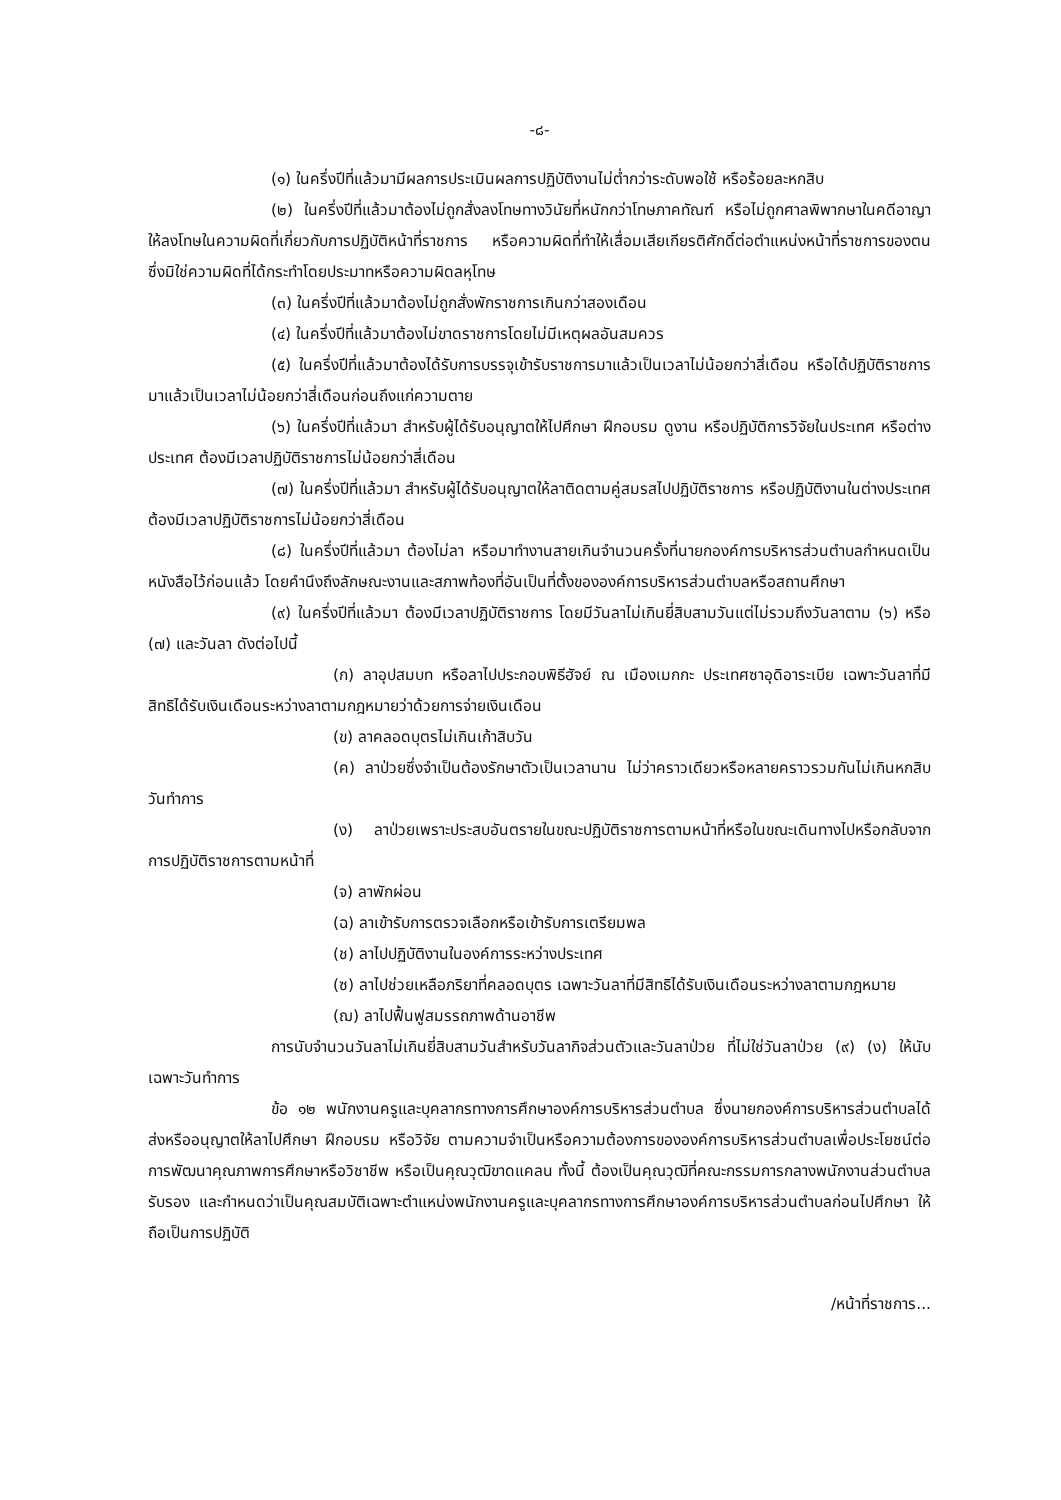-๘-
(๑) ในครึ่งปีที่แล้วมามีผลการประเมินผลการปฏิบัติงานไม่ต่ำกว่าระดับพอใช้ หรือร้อยละหกสิบ
(๒) ในครึ่งปีที่แล้วมาต้องไม่ถูกสั่งลงโทษทางวินัยที่หนักกว่าโทษภาคทัณฑ์ หรือไม่ถูกศาลพิพากษาในคดีอาญาให้ลงโทษในความผิดที่เกี่ยวกับการปฏิบัติหน้าที่ราชการ หรือความผิดที่ทำให้เสื่อมเสียเกียรติศักดิ์ต่อตำแหน่งหน้าที่ราชการของตน ซึ่งมิใช่ความผิดที่ได้กระทำโดยประมาทหรือความผิดลหุโทษ
(๓) ในครึ่งปีที่แล้วมาต้องไม่ถูกสั่งพักราชการเกินกว่าสองเดือน
(๔) ในครึ่งปีที่แล้วมาต้องไม่ขาดราชการโดยไม่มีเหตุผลอันสมควร
(๕) ในครึ่งปีที่แล้วมาต้องได้รับการบรรจุเข้ารับราชการมาแล้วเป็นเวลาไม่น้อยกว่าสี่เดือน หรือได้ปฏิบัติราชการมาแล้วเป็นเวลาไม่น้อยกว่าสี่เดือนก่อนถึงแก่ความตาย
(๖) ในครึ่งปีที่แล้วมา สำหรับผู้ได้รับอนุญาตให้ไปศึกษา ฝึกอบรม ดูงาน หรือปฏิบัติการวิจัยในประเทศ หรือต่างประเทศ ต้องมีเวลาปฏิบัติราชการไม่น้อยกว่าสี่เดือน
(๗) ในครึ่งปีที่แล้วมา สำหรับผู้ได้รับอนุญาตให้ลาติดตามคู่สมรสไปปฏิบัติราชการ หรือปฏิบัติงานในต่างประเทศ ต้องมีเวลาปฏิบัติราชการไม่น้อยกว่าสี่เดือน
(๘) ในครึ่งปีที่แล้วมา ต้องไม่ลา หรือมาทำงานสายเกินจำนวนครั้งที่นายกองค์การบริหารส่วนตำบลกำหนดเป็นหนังสือไว้ก่อนแล้ว โดยคำนึงถึงลักษณะงานและสภาพท้องที่อันเป็นที่ตั้งขององค์การบริหารส่วนตำบลหรือสถานศึกษา
(๙) ในครึ่งปีที่แล้วมา ต้องมีเวลาปฏิบัติราชการ โดยมีวันลาไม่เกินยี่สิบสามวันแต่ไม่รวมถึงวันลาตาม (๖) หรือ (๗) และวันลา ดังต่อไปนี้
(ก) ลาอุปสมบท หรือลาไปประกอบพิธีฮัจย์ ณ เมืองเมกกะ ประเทศซาอุดิอาระเบีย เฉพาะวันลาที่มีสิทธิได้รับเงินเดือนระหว่างลาตามกฎหมายว่าด้วยการจ่ายเงินเดือน
(ข) ลาคลอดบุตรไม่เกินเก้าสิบวัน
(ค) ลาป่วยซึ่งจำเป็นต้องรักษาตัวเป็นเวลานาน ไม่ว่าคราวเดียวหรือหลายคราวรวมกันไม่เกินหกสิบวันทำการ
(ง) ลาป่วยเพราะประสบอันตรายในขณะปฏิบัติราชการตามหน้าที่หรือในขณะเดินทางไปหรือกลับจากการปฏิบัติราชการตามหน้าที่
(จ) ลาพักผ่อน
(ฉ) ลาเข้ารับการตรวจเลือกหรือเข้ารับการเตรียมพล
(ช) ลาไปปฏิบัติงานในองค์การระหว่างประเทศ
(ซ) ลาไปช่วยเหลือภริยาที่คลอดบุตร เฉพาะวันลาที่มีสิทธิได้รับเงินเดือนระหว่างลาตามกฎหมาย
(ฌ) ลาไปฟื้นฟูสมรรถภาพด้านอาชีพ
การนับจำนวนวันลาไม่เกินยี่สิบสามวันสำหรับวันลากิจส่วนตัวและวันลาป่วย ที่ไม่ใช่วันลาป่วย (๙) (ง) ให้นับเฉพาะวันทำการ
ข้อ ๑๒ พนักงานครูและบุคลากรทางการศึกษาองค์การบริหารส่วนตำบล ซึ่งนายกองค์การบริหารส่วนตำบลได้ส่งหรืออนุญาตให้ลาไปศึกษา ฝึกอบรม หรือวิจัย ตามความจำเป็นหรือความต้องการขององค์การบริหารส่วนตำบลเพื่อประโยชน์ต่อการพัฒนาคุณภาพการศึกษาหรือวิชาชีพ หรือเป็นคุณวุฒิขาดแคลน ทั้งนี้ ต้องเป็นคุณวุฒิที่คณะกรรมการกลางพนักงานส่วนตำบลรับรอง และกำหนดว่าเป็นคุณสมบัติเฉพาะตำแหน่งพนักงานครูและบุคลากรทางการศึกษาองค์การบริหารส่วนตำบลก่อนไปศึกษา ให้ถือเป็นการปฏิบัติ
/หน้าที่ราชการ...